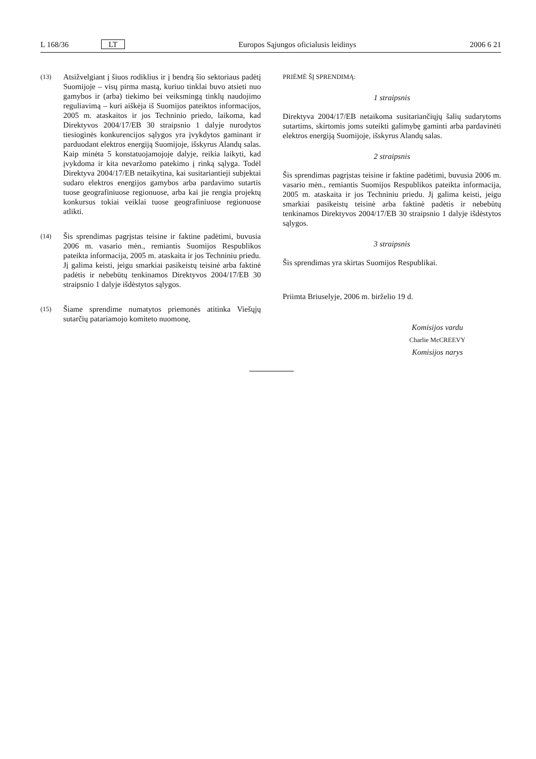L 168/36 LT Europos Sąjungos oficialusis leidinys 2006 6 21
(13)
Atsižvelgiant į šiuos rodiklius ir į bendrą šio sektoriaus padėtį Suomijoje – visų pirma mastą, kuriuo tinklai buvo atsieti nuo gamybos ir (arba) tiekimo bei veiksmingą tinklų naudojimo reguliavimą – kuri aiškėja iš Suomijos pateiktos informacijos, 2005 m. ataskaitos ir jos Techninio priedo, laikoma, kad Direktyvos 2004/17/EB 30 straipsnio 1 dalyje nurodytos tiesioginės konkurencijos sąlygos yra įvykdytos gaminant ir parduodant elektros energiją Suomijoje, išskyrus Alandų salas. Kaip minėta 5 konstatuojamojoje dalyje, reikia laikyti, kad įvykdoma ir kita nevaržomo patekimo į rinką sąlyga. Todėl Direktyva 2004/17/EB netaikytina, kai susitariantieji subjektai sudaro elektros energijos gamybos arba pardavimo sutartis tuose geografiniuose regionuose, arba kai jie rengia projektų konkursus tokiai veiklai tuose geografiniuose regionuose atlikti.
(14)
Šis sprendimas pagrįstas teisine ir faktine padėtimi, buvusia 2006 m. vasario mėn., remiantis Suomijos Respublikos pateikta informacija, 2005 m. ataskaita ir jos Techniniu priedu. Jį galima keisti, jeigu smarkiai pasikeistų teisinė arba faktinė padėtis ir nebebūtų tenkinamos Direktyvos 2004/17/EB 30 straipsnio 1 dalyje išdėstytos sąlygos.
(15)
Šiame sprendime numatytos priemonės atitinka Viešųjų sutarčių patariamojo komiteto nuomonę,
PRIĖMĖ ŠĮ SPRENDIMĄ:
1 straipsnis
Direktyva 2004/17/EB netaikoma susitariančiųjų šalių sudarytoms sutartims, skirtomis joms suteikti galimybę gaminti arba pardavinėti elektros energiją Suomijoje, išskyrus Alandų salas.
2 straipsnis
Šis sprendimas pagrįstas teisine ir faktine padėtimi, buvusia 2006 m. vasario mėn., remiantis Suomijos Respublikos pateikta informacija, 2005 m. ataskaita ir jos Techniniu priedu. Jį galima keisti, jeigu smarkiai pasikeistų teisinė arba faktinė padėtis ir nebebūtų tenkinamos Direktyvos 2004/17/EB 30 straipsnio 1 dalyje išdėstytos sąlygos.
3 straipsnis
Šis sprendimas yra skirtas Suomijos Respublikai.
Priimta Briuselyje, 2006 m. birželio 19 d.
Komisijos vardu
Charlie McCREEVY
Komisijos narys